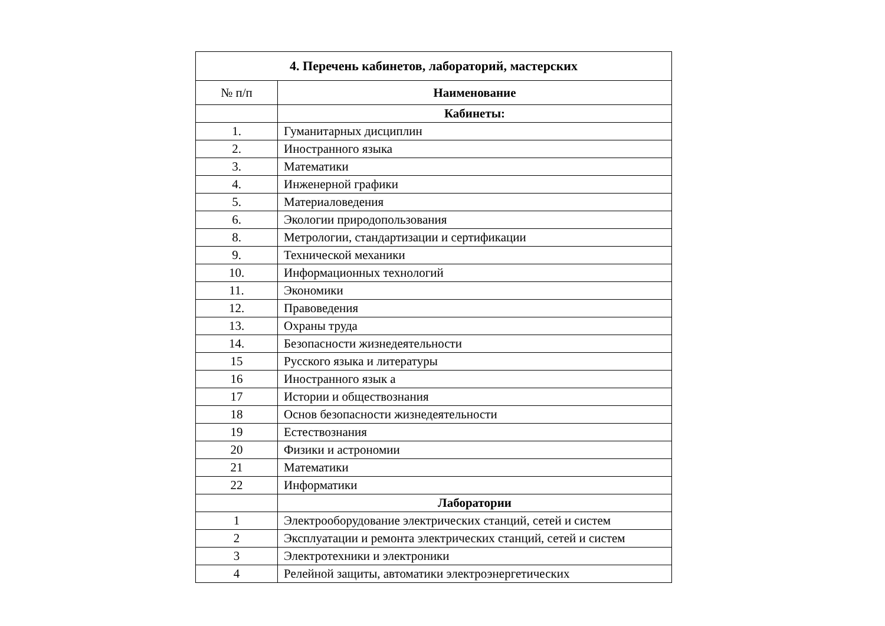| 4. Перечень кабинетов, лабораторий, мастерских | |
| № п/п | Наименование |
| | Кабинеты: |
| 1. | Гуманитарных дисциплин |
| 2. | Иностранного языка |
| 3. | Математики |
| 4. | Инженерной графики |
| 5. | Материаловедения |
| 6. | Экологии природопользования |
| 8. | Метрологии, стандартизации и сертификации |
| 9. | Технической механики |
| 10. | Информационных технологий |
| 11. | Экономики |
| 12. | Правоведения |
| 13. | Охраны труда |
| 14. | Безопасности жизнедеятельности |
| 15 | Русского языка и литературы |
| 16 | Иностранного язык а |
| 17 | Истории и обществознания |
| 18 | Основ безопасности жизнедеятельности |
| 19 | Естествознания |
| 20 | Физики и астрономии |
| 21 | Математики |
| 22 | Информатики |
| | Лаборатории |
| 1 | Электрооборудование электрических станций, сетей и систем |
| 2 | Эксплуатации и ремонта электрических станций, сетей и систем |
| 3 | Электротехники и электроники |
| 4 | Релейной защиты, автоматики электроэнергетических |